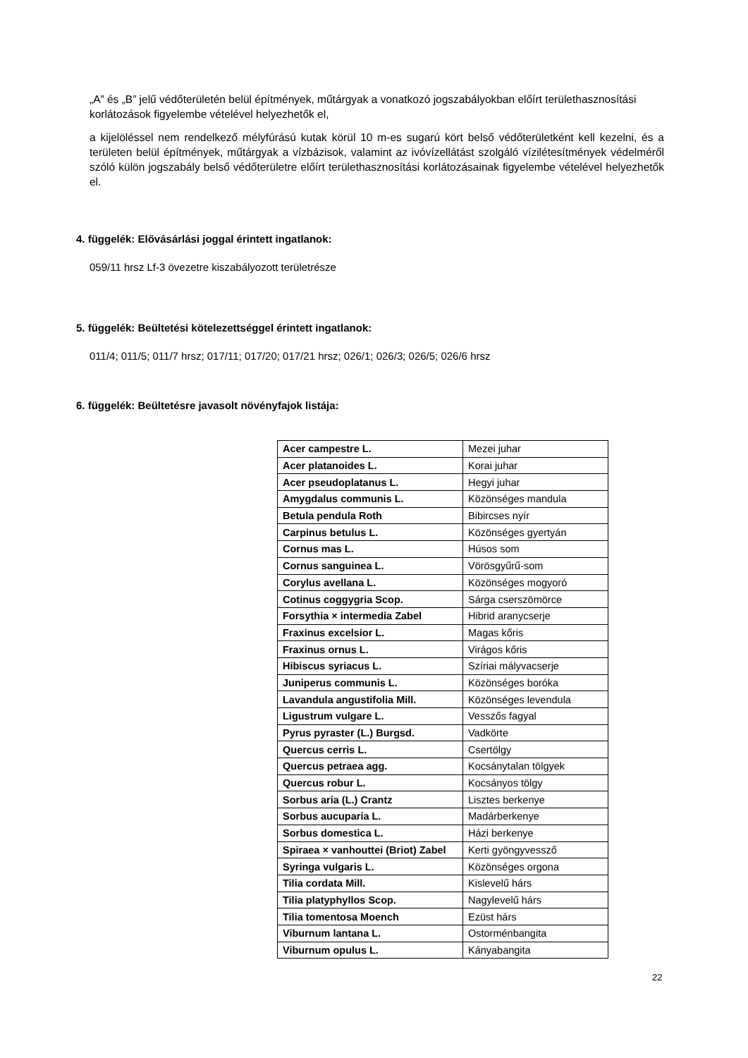„A” és „B” jelű védőterületén belül építmények, műtárgyak a vonatkozó jogszabályokban előírt területhasznosítási korlátozások figyelembe vételével helyezhetők el,
a kijelöléssel nem rendelkező mélyfúrású kutak körül 10 m-es sugarú kört belső védőterületként kell kezelni, és a területen belül építmények, műtárgyak a vízbázisok, valamint az ivóvízellátást szolgáló vízilétesítmények védelméről szóló külön jogszabály belső védőterületre előírt területhasznosítási korlátozásainak figyelembe vételével helyezhetők el.
4. függelék: Elővásárlási joggal érintett ingatlanok:
059/11 hrsz Lf-3 övezetre kiszabályozott területrésze
5. függelék: Beültetési kötelezettséggel érintett ingatlanok:
011/4; 011/5; 011/7 hrsz; 017/11; 017/20; 017/21 hrsz; 026/1; 026/3; 026/5; 026/6 hrsz
6. függelék: Beültetésre javasolt növényfajok listája:
| Acer campestre L. | Mezei juhar |
| Acer platanoides L. | Korai juhar |
| Acer pseudoplatanus L. | Hegyi juhar |
| Amygdalus communis L. | Közönséges mandula |
| Betula pendula Roth | Bibircses nyír |
| Carpinus betulus L. | Közönséges gyertyán |
| Cornus mas L. | Húsos som |
| Cornus sanguinea L. | Vörösgyűrű-som |
| Corylus avellana L. | Közönséges mogyoró |
| Cotinus coggygria Scop. | Sárga cserszömörce |
| Forsythia × intermedia Zabel | Hibrid aranycserje |
| Fraxinus excelsior L. | Magas kőris |
| Fraxinus ornus L. | Virágos kőris |
| Hibiscus syriacus L. | Szíriai mályvacserje |
| Juniperus communis L. | Közönséges boróka |
| Lavandula angustifolia Mill. | Közönséges levendula |
| Ligustrum vulgare L. | Vesszős fagyal |
| Pyrus pyraster (L.) Burgsd. | Vadkörte |
| Quercus cerris L. | Csertölgy |
| Quercus petraea agg. | Kocsánytalan tölgyek |
| Quercus robur L. | Kocsányos tölgy |
| Sorbus aria (L.) Crantz | Lisztes berkenye |
| Sorbus aucuparia L. | Madárberkenye |
| Sorbus domestica L. | Házi berkenye |
| Spiraea × vanhouttei (Briot) Zabel | Kerti gyöngyvessző |
| Syringa vulgaris L. | Közönséges orgona |
| Tilia cordata Mill. | Kislevelű hárs |
| Tilia platyphyllos Scop. | Nagylevelű hárs |
| Tilia tomentosa Moench | Ezüst hárs |
| Viburnum lantana L. | Ostorménbangita |
| Viburnum opulus L. | Kányabangita |
22